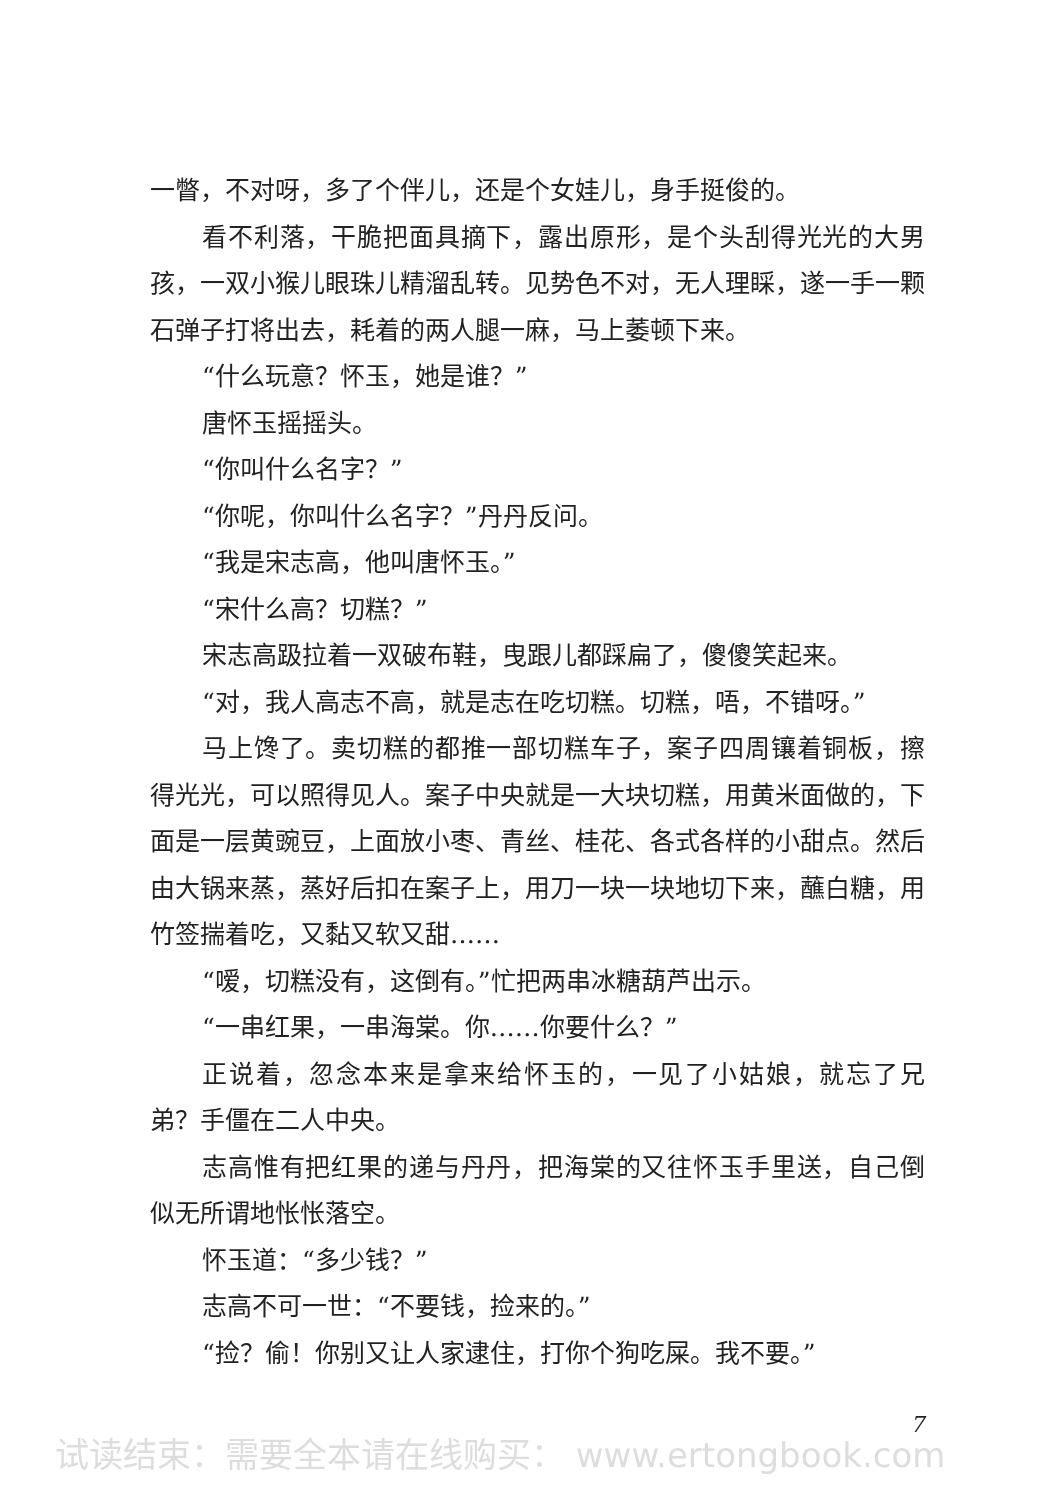一瞥，不对呀，多了个伴儿，还是个女娃儿，身手挺俊的。
看不利落，干脆把面具摘下，露出原形，是个头刮得光光的大男孩，一双小猴儿眼珠儿精溜乱转。见势色不对，无人理睬，遂一手一颗石弹子打将出去，耗着的两人腿一麻，马上萎顿下来。
“什么玩意？怀玉，她是谁？”
唐怀玉摇摇头。
“你叫什么名字？”
“你呢，你叫什么名字？”丹丹反问。
“我是宋志高，他叫唐怀玉。”
“宋什么高？切糕？”
宋志高趿拉着一双破布鞋，曳跟儿都踩扁了，傻傻笑起来。
“对，我人高志不高，就是志在吃切糕。切糕，唔，不错呀。”
马上馋了。卖切糕的都推一部切糕车子，案子四周镶着铜板，擦得光光，可以照得见人。案子中央就是一大块切糕，用黄米面做的，下面是一层黄豌豆，上面放小枣、青丝、桂花、各式各样的小甜点。然后由大锅来蒸，蒸好后扣在案子上，用刀一块一块地切下来，蘸白糖，用竹签揣着吃，又黏又软又甜……
“嗳，切糕没有，这倒有。”忙把两串冰糖葫芦出示。
“一串红果，一串海棠。你……你要什么？”
正说着，忽念本来是拿来给怀玉的，一见了小姑娘，就忘了兄弟？手僵在二人中央。
志高惟有把红果的递与丹丹，把海棠的又往怀玉手里送，自己倒似无所谓地怅怅落空。
怀玉道：“多少钱？”
志高不可一世：“不要钱，捡来的。”
“捡？偷！你别又让人家逮住，打你个狗吃屎。我不要。”
7
试读结束：需要全本请在线购买： www.ertongbook.com